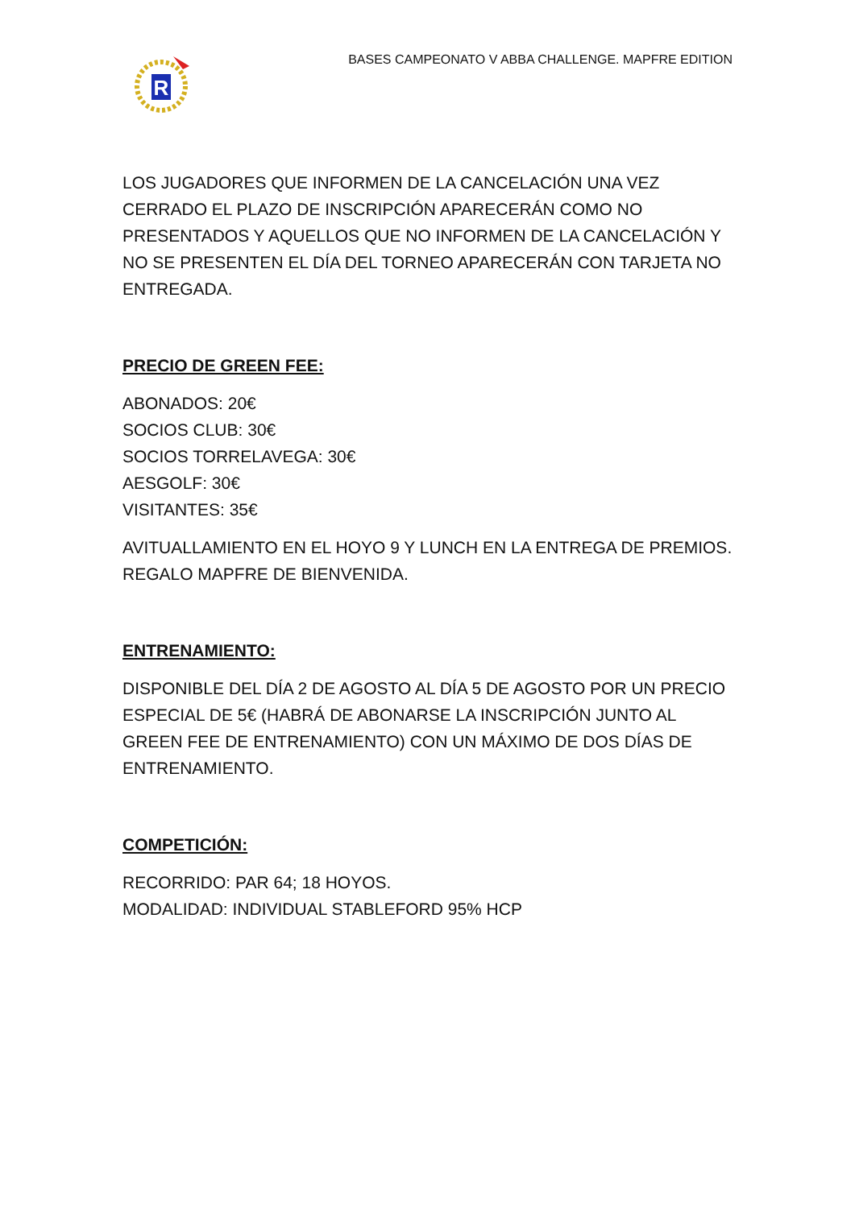R
BASES CAMPEONATO V ABBA CHALLENGE. MAPFRE EDITION
LOS JUGADORES QUE INFORMEN DE LA CANCELACIÓN UNA VEZ CERRADO EL PLAZO DE INSCRIPCIÓN APARECERÁN COMO NO PRESENTADOS Y AQUELLOS QUE NO INFORMEN DE LA CANCELACIÓN Y NO SE PRESENTEN EL DÍA DEL TORNEO APARECERÁN CON TARJETA NO ENTREGADA.
PRECIO DE GREEN FEE:
ABONADOS: 20€
SOCIOS CLUB: 30€
SOCIOS TORRELAVEGA: 30€
AESGOLF: 30€
VISITANTES: 35€
AVITUALLAMIENTO EN EL HOYO 9 Y LUNCH EN LA ENTREGA DE PREMIOS.
REGALO MAPFRE DE BIENVENIDA.
ENTRENAMIENTO:
DISPONIBLE DEL DÍA 2 DE AGOSTO AL DÍA 5 DE AGOSTO POR UN PRECIO ESPECIAL DE 5€ (HABRÁ DE ABONARSE LA INSCRIPCIÓN JUNTO AL GREEN FEE DE ENTRENAMIENTO) CON UN MÁXIMO DE DOS DÍAS DE ENTRENAMIENTO.
COMPETICIÓN:
RECORRIDO: PAR 64; 18 HOYOS.
MODALIDAD: INDIVIDUAL STABLEFORD 95% HCP